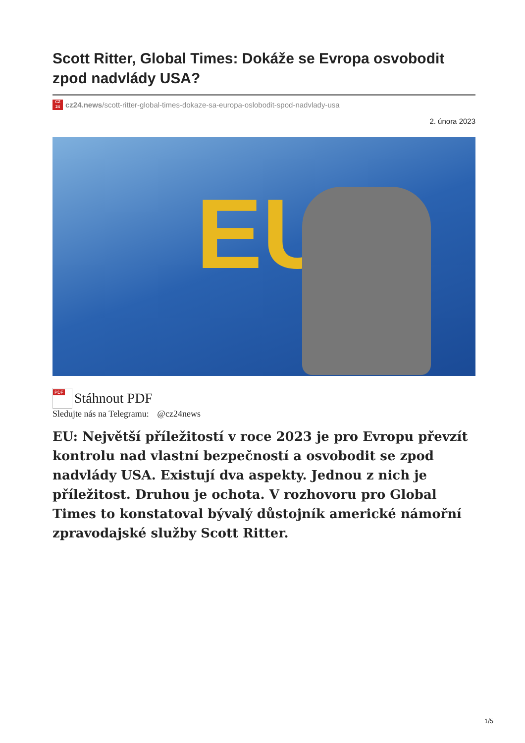Scott Ritter, Global Times: Dokáže se Evropa osvobodit zpod nadvlády USA?
CZ
24
cz24.news/scott-ritter-global-times-dokaze-sa-europa-oslobodit-spod-nadvlady-usa
2. února 2023
EU
PDF
Stáhnout PDF
Sledujte nás na Telegramu: @cz24news
EU: Největší příležitostí v roce 2023 je pro Evropu převzít kontrolu nad vlastní bezpečností a osvobodit se zpod nadvlády USA. Existují dva aspekty. Jednou z nich je příležitost. Druhou je ochota. V rozhovoru pro Global Times to konstatoval bývalý důstojník americké námořní zpravodajské služby Scott Ritter.
1/5